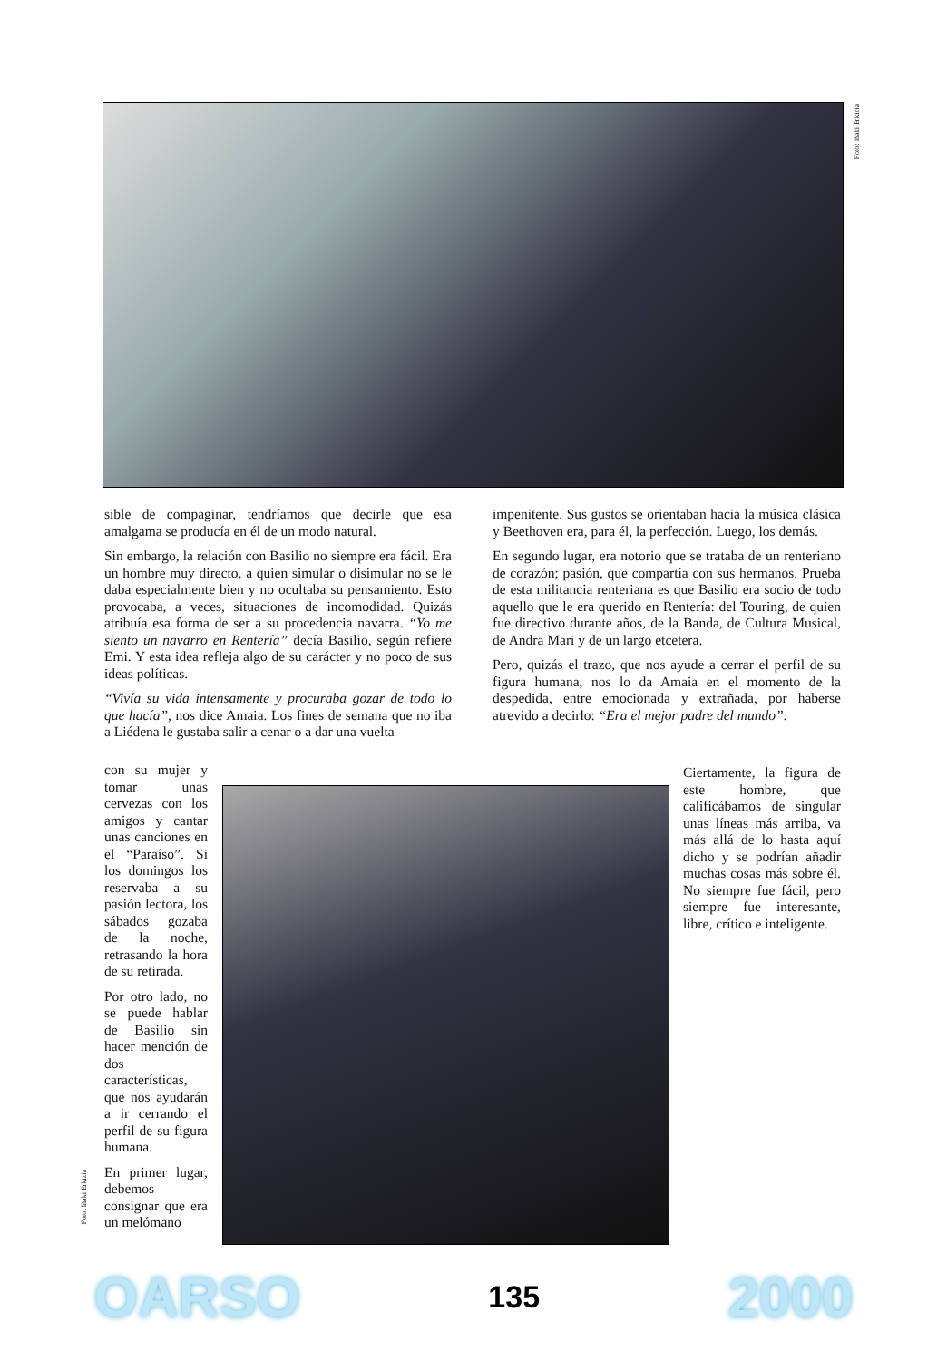Foto: Iñaki Erkizia
sible de compaginar, tendríamos que decirle que esa amalgama se producía en él de un modo natural.
Sin embargo, la relación con Basilio no siempre era fácil. Era un hombre muy directo, a quien simular o disimular no se le daba especialmente bien y no ocultaba su pensamiento. Esto provocaba, a veces, situaciones de incomodidad. Quizás atribuía esa forma de ser a su procedencia navarra. “Yo me siento un navarro en Rentería” decía Basilio, según refiere Emi. Y esta idea refleja algo de su carácter y no poco de sus ideas políticas.
“Vivía su vida intensamente y procuraba gozar de todo lo que hacía”, nos dice Amaia. Los fines de semana que no iba a Liédena le gustaba salir a cenar o a dar una vuelta
con su mujer y tomar unas cervezas con los amigos y cantar unas canciones en el “Paraíso”. Si los domingos los reservaba a su pasión lectora, los sábados gozaba de la noche, retrasando la hora de su retirada.
Por otro lado, no se puede hablar de Basilio sin hacer mención de dos características, que nos ayudarán a ir cerrando el perfil de su figura humana.
En primer lugar, debemos consignar que era un melómano
Foto: Iñaki Erkizia
impenitente. Sus gustos se orientaban hacia la música clásica y Beethoven era, para él, la perfección. Luego, los demás.
En segundo lugar, era notorio que se trataba de un renteriano de corazón; pasión, que compartía con sus hermanos. Prueba de esta militancia renteriana es que Basilio era socio de todo aquello que le era querido en Rentería: del Touring, de quien fue directivo durante años, de la Banda, de Cultura Musical, de Andra Mari y de un largo etcetera.
Pero, quizás el trazo, que nos ayude a cerrar el perfil de su figura humana, nos lo da Amaia en el momento de la despedida, entre emocionada y extrañada, por haberse atrevido a decirlo: “Era el mejor padre del mundo”.
Ciertamente, la figura de este hombre, que calificábamos de singular unas líneas más arriba, va más allá de lo hasta aquí dicho y se podrían añadir muchas cosas más sobre él. No siempre fue fácil, pero siempre fue interesante, libre, crítico e inteligente.
OARSO 135 2000